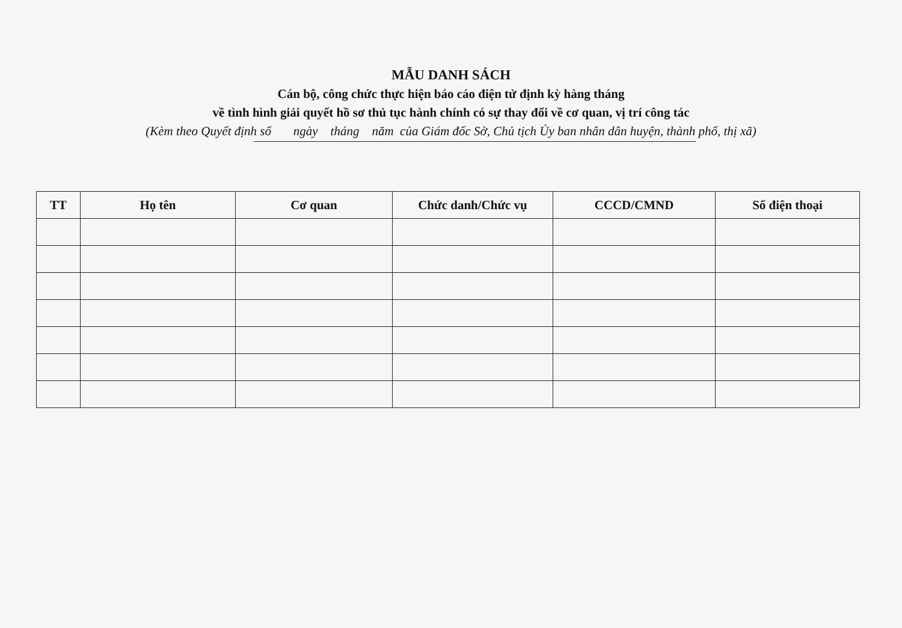MẪU DANH SÁCH
Cán bộ, công chức thực hiện báo cáo điện tử định kỳ hàng tháng
về tình hình giải quyết hồ sơ thủ tục hành chính có sự thay đổi về cơ quan, vị trí công tác
(Kèm theo Quyết định số ngày tháng năm của Giám đốc Sở, Chủ tịch Ủy ban nhân dân huyện, thành phố, thị xã)
| TT | Họ tên | Cơ quan | Chức danh/Chức vụ | CCCD/CMND | Số điện thoại |
| --- | --- | --- | --- | --- | --- |